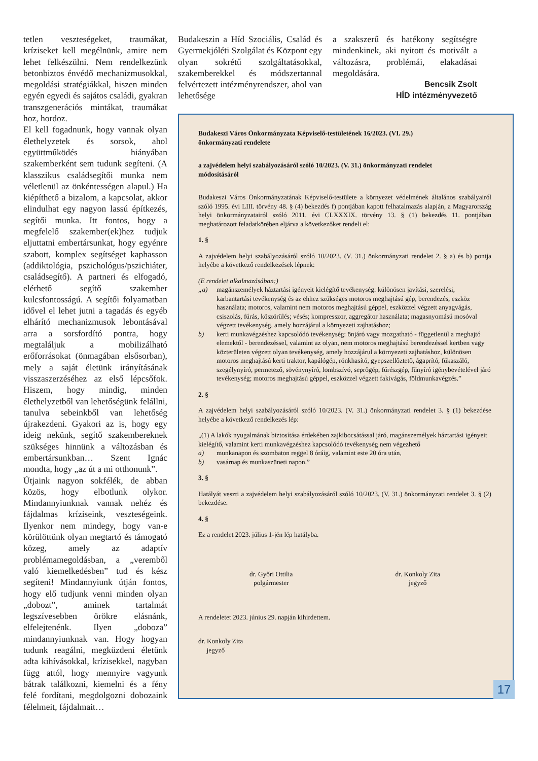tetlen veszteségeket, traumákat, kríziseket kell megélnünk, amire nem lehet felkészülni. Nem rendelkezünk betonbiztos énvédő mechanizmusokkal, megoldási stratégiákkal, hiszen minden egyén egyedi és sajátos családi, gyakran transzgenerációs mintákat, traumákat hoz, hordoz.
El kell fogadnunk, hogy vannak olyan élethelyzetek és sorsok, ahol együttműködés hiányában szakemberként sem tudunk segíteni. (A klasszikus családsegítői munka nem véletlenül az önkéntességen alapul.) Ha kiépíthető a bizalom, a kapcsolat, akkor elindulhat egy nagyon lassú építkezés, segítői munka. Itt fontos, hogy a megfelelő szakember(ek)hez tudjuk eljuttatni embertársunkat, hogy egyénre szabott, komplex segítséget kaphasson (addiktológia, pszichológus/pszichiáter, családsegítő). A partneri és elfogadó, elérhető segítő szakember kulcsfontosságú. A segítői folyamatban idővel el lehet jutni a tagadás és egyéb elhárító mechanizmusok lebontásával arra a sorsfordító pontra, hogy megtaláljuk a mobilizálható erőforrásokat (önmagában elsősorban), mely a saját életünk irányításának visszaszerzéséhez az első lépcsőfok. Hiszem, hogy mindig, minden élethelyzetből van lehetőségünk felállni, tanulva sebeinkből van lehetőség újrakezdeni. Gyakori az is, hogy egy ideig nekünk, segítő szakembereknek szükséges hinnünk a változásban és embertársunkban… Szent Ignác mondta, hogy „az út a mi otthonunk”.
Útjaink nagyon sokfélék, de abban közös, hogy elbotlunk olykor. Mindannyiunknak vannak nehéz és fájdalmas kríziseink, veszteségeink. Ilyenkor nem mindegy, hogy van-e körülöttünk olyan megtartó és támogató közeg, amely az adaptív problémamegoldásban, a „veremből való kiemelkedésben” tud és kész segíteni! Mindannyiunk útján fontos, hogy elő tudjunk venni minden olyan „dobozt”, aminek tartalmát legszívesebben örökre elásnánk, elfelejtenénk. Ilyen „doboza” mindannyiunknak van. Hogy hogyan tudunk reagálni, megküzdeni életünk adta kihívásokkal, krízisekkel, nagyban függ attól, hogy mennyire vagyunk bátrak találkozni, kiemelni és a fény felé fordítani, megdolgozni dobozaink félelmeit, fájdalmait…
Budakeszin a Híd Szociális, Család és Gyermekjóléti Szolgálat és Központ egy olyan sokrétű szolgáltatásokkal, szakemberekkel és módszertannal felvértezett intézményrendszer, ahol van lehetősége
a szakszerű és hatékony segítségre mindenkinek, aki nyitott és motivált a változásra, problémái, elakadásai megoldására.
Bencsik Zsolt
HÍD intézményvezető
Budakeszi Város Önkormányzata Képviselő-testületének 16/2023. (VI. 29.)
önkormányzati rendelete
a zajvédelem helyi szabályozásáról szóló 10/2023. (V. 31.) önkormányzati rendelet
módosításáról
Budakeszi Város Önkormányzatának Képviselő-testülete a környezet védelmének általános szabályairól szóló 1995. évi LIII. törvény 48. § (4) bekezdés f) pontjában kapott felhatalmazás alapján, a Magyarország helyi önkormányzatairól szóló 2011. évi CLXXXIX. törvény 13. § (1) bekezdés 11. pontjában meghatározott feladatkörében eljárva a következőket rendeli el:
1. §
A zajvédelem helyi szabályozásáról szóló 10/2023. (V. 31.) önkormányzati rendelet 2. § a) és b) pontja helyébe a következő rendelkezések lépnek:
(E rendelet alkalmazásában:)
„a) magánszemélyek háztartási igényeit kielégítő tevékenység: különösen javítási, szerelési, karbantartási tevékenység és az ehhez szükséges motoros meghajtású gép, berendezés, eszköz használata; motoros, valamint nem motoros meghajtású géppel, eszközzel végzett anyagvágás, csiszolás, fúrás, köszörülés; vésés; kompresszor, aggregátor használata; magasnyomású mosóval végzett tevékenység, amely hozzájárul a környezeti zajhatáshoz;
b) kerti munkavégzéshez kapcsolódó tevékenység: önjáró vagy mozgatható - függetlenül a meghajtó elemektől - berendezéssel, valamint az olyan, nem motoros meghajtású berendezéssel kertben vagy közterületen végzett olyan tevékenység, amely hozzájárul a környezeti zajhatáshoz, különösen motoros meghajtású kerti traktor, kapálógép, rönkhasító, gyepszellőztető, ágaprító, fűkaszáló, szegélynyíró, permetező, sövénynyíró, lombszívó, seprőgép, fűrészgép, fűnyíró igénybevételével járó tevékenység; motoros meghajtású géppel, eszközzel végzett fakivágás, földmunkavégzés.”
2. §
A zajvédelem helyi szabályozásáról szóló 10/2023. (V. 31.) önkormányzati rendelet 3. § (1) bekezdése helyébe a következő rendelkezés lép:
„(1) A lakók nyugalmának biztosítása érdekében zajkibocsátással járó, magánszemélyek háztartási igényeit kielégítő, valamint kerti munkavégzéshez kapcsolódó tevékenység nem végezhető
a) munkanapon és szombaton reggel 8 óráig, valamint este 20 óra után,
b) vasárnap és munkaszüneti napon.”
3. §
Hatályát veszti a zajvédelem helyi szabályozásáról szóló 10/2023. (V. 31.) önkormányzati rendelet 3. § (2) bekezdése.
4. §
Ez a rendelet 2023. július 1-jén lép hatályba.
dr. Győri Ottilia
polgármester
dr. Konkoly Zita
jegyző
A rendeletet 2023. június 29. napján kihirdettem.
dr. Konkoly Zita
jegyző
17